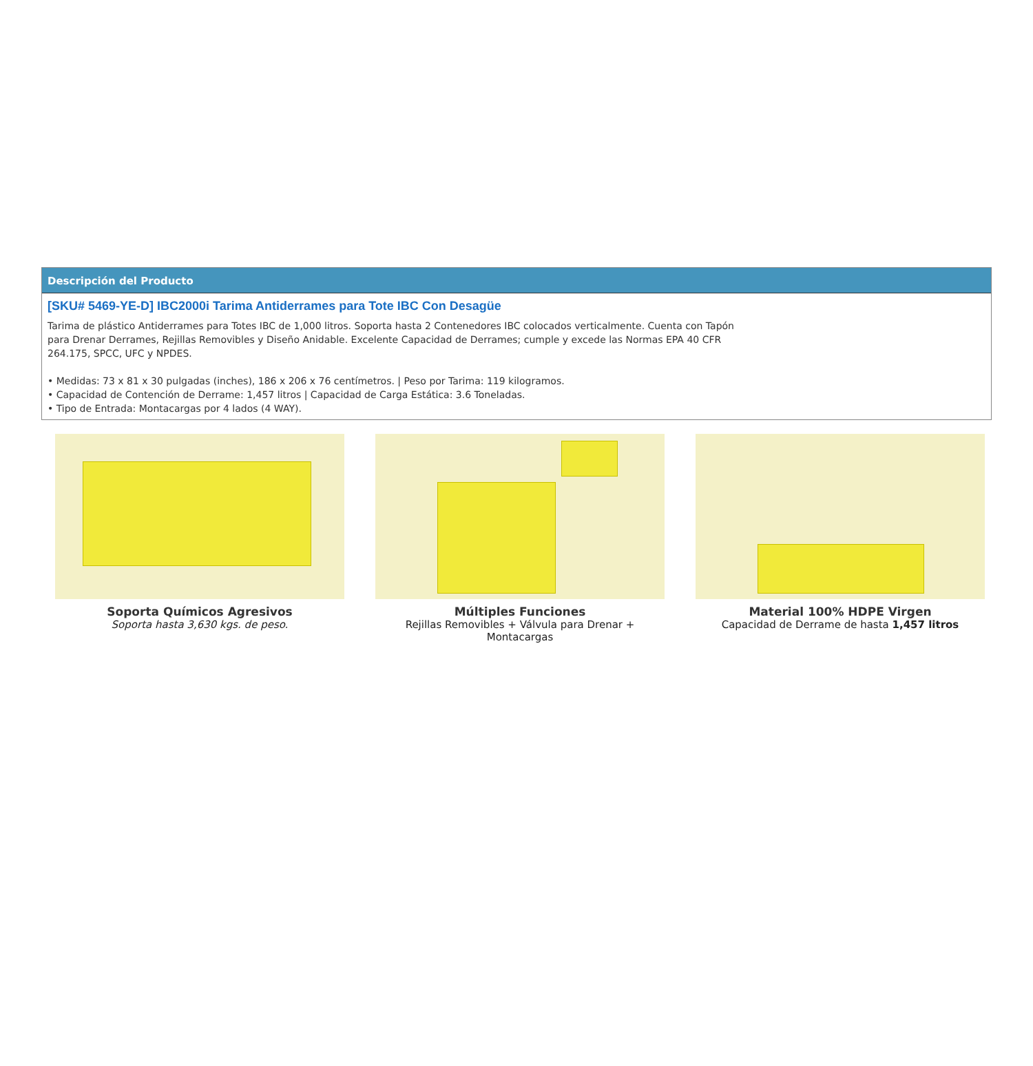Descripción del Producto
[SKU# 5469-YE-D] IBC2000i Tarima Antiderrames para Tote IBC Con Desagüe
Tarima de plástico Antiderrames para Totes IBC de 1,000 litros. Soporta hasta 2 Contenedores IBC colocados verticalmente. Cuenta con Tapón para Drenar Derrames, Rejillas Removibles y Diseño Anidable. Excelente Capacidad de Derrames; cumple y excede las Normas EPA 40 CFR 264.175, SPCC, UFC y NPDES.
• Medidas: 73 x 81 x 30 pulgadas (inches), 186 x 206 x 76 centímetros. | Peso por Tarima: 119 kilogramos.
• Capacidad de Contención de Derrame: 1,457 litros | Capacidad de Carga Estática: 3.6 Toneladas.
• Tipo de Entrada: Montacargas por 4 lados (4 WAY).
Soporta Químicos Agresivos
Soporta hasta 3,630 kgs. de peso.
Múltiples Funciones
Rejillas Removibles + Válvula para Drenar + Montacargas
Material 100% HDPE Virgen
Capacidad de Derrame de hasta 1,457 litros